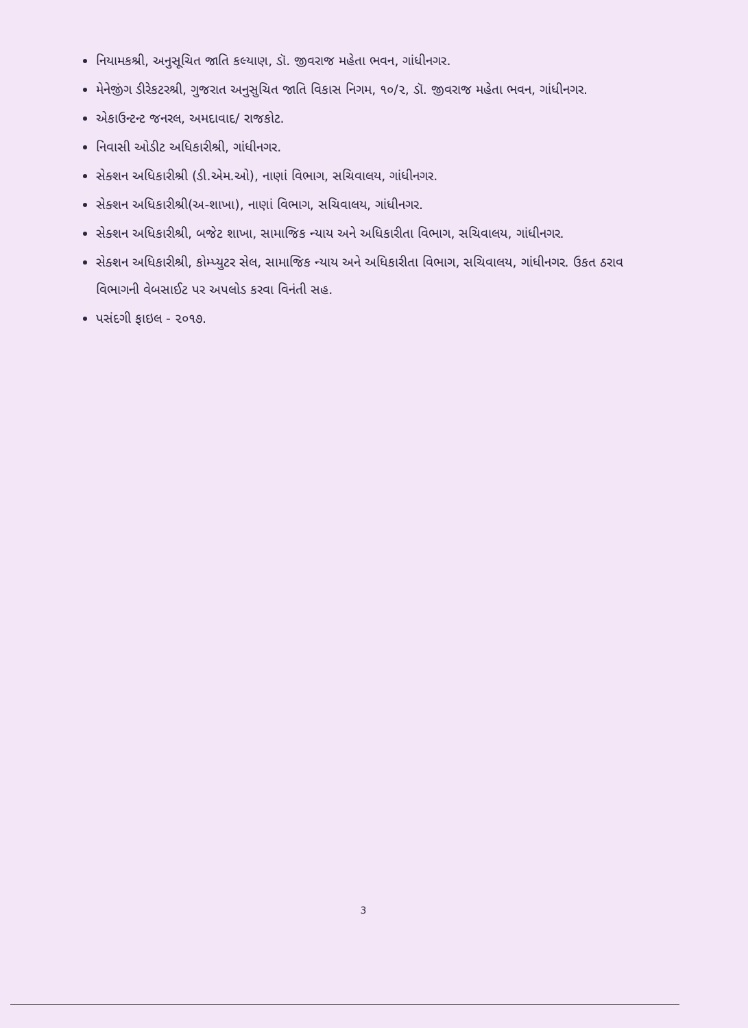નિયામકશ્રી, અનુસૂચિત જાતિ કલ્યાણ, ડૉ. જીવરાજ મહેતા ભવન, ગાંધીનગર.
મેનેજીંગ ડીરેકટરશ્રી, ગુજરાત અનુસુચિત જાતિ વિકાસ નિગમ, ૧૦/૨, ડૉ. જીવરાજ મહેતા ભવન, ગાંધીનગર.
એકાઉન્ટન્ટ જનરલ, અમદાવાદ/ રાજકોટ.
નિવાસી ઓડીટ અધિકારીશ્રી, ગાંધીનગર.
સેક્શન અધિકારીશ્રી (ડી.એમ.ઓ), નાણાં વિભાગ, સચિવાલય, ગાંધીનગર.
સેક્શન અધિકારીશ્રી(અ-શાખા), નાણાં વિભાગ, સચિવાલય, ગાંધીનગર.
સેક્શન અધિકારીશ્રી, બજેટ શાખા, સામાજિક ન્યાય અને અધિકારીતા વિભાગ, સચિવાલય, ગાંધીનગર.
સેક્શન અધિકારીશ્રી, કોમ્પ્યુટર સેલ, સામાજિક ન્યાય અને અધિકારીતા વિભાગ, સચિવાલય, ગાંધીનગર. ઉકત ઠરાવ વિભાગની વેબસાઈટ પર અપલોડ કરવા વિનંતી સહ.
પસંદગી ફાઇલ - ૨૦૧૭.
3